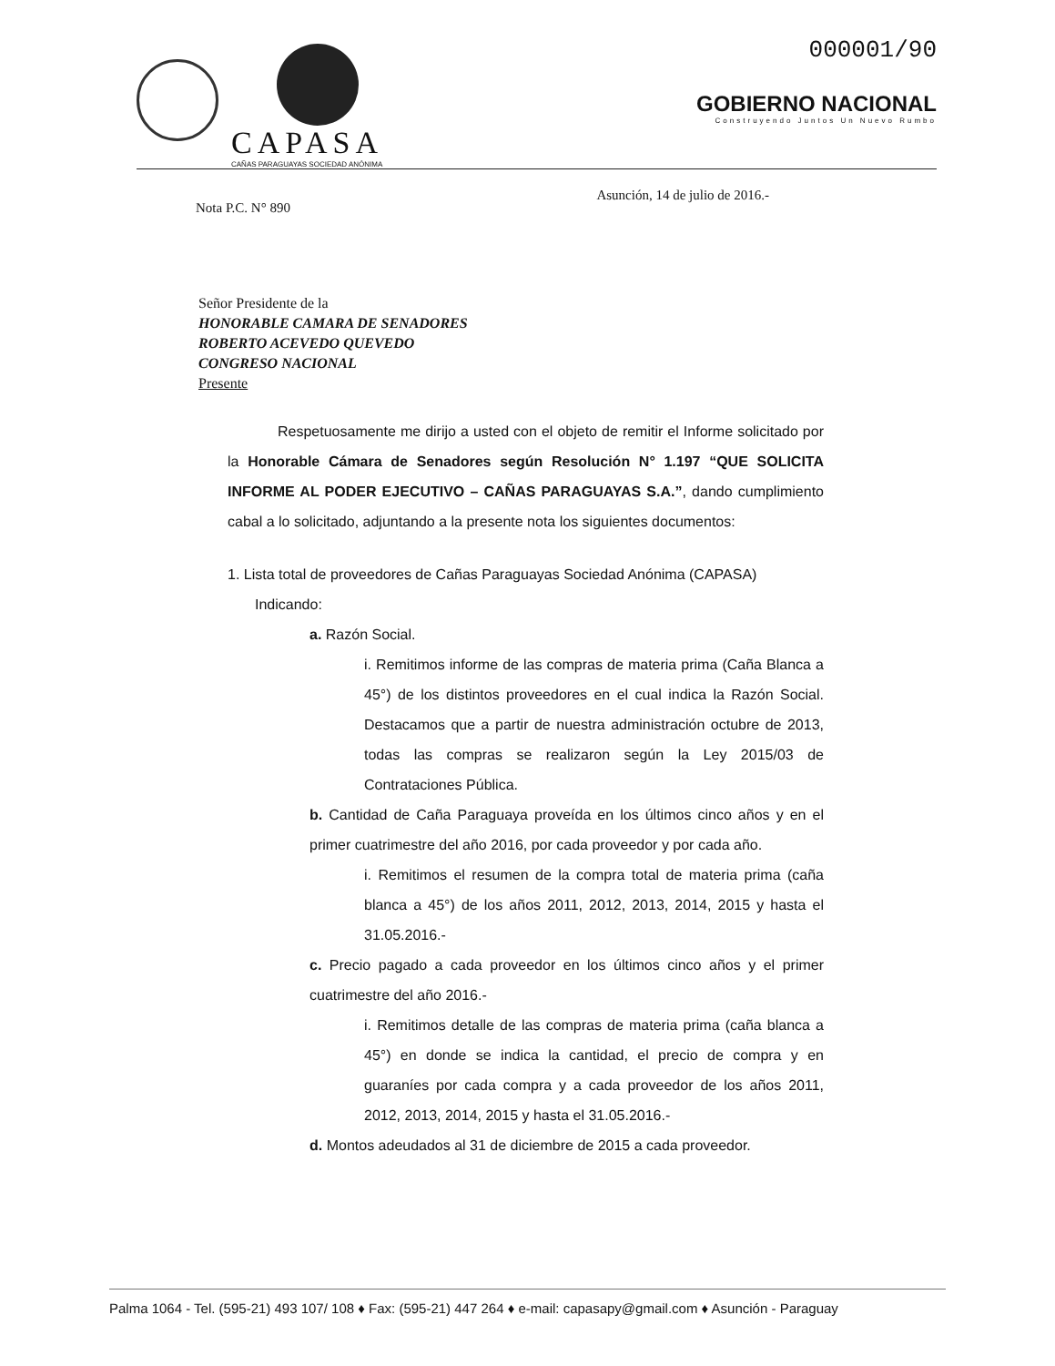CAPASA
CAÑAS PARAGUAYAS SOCIEDAD ANÓNIMA
000001/90
GOBIERNO NACIONAL
Construyendo Juntos Un Nuevo Rumbo
Nota P.C. N° 890 Asunción, 14 de julio de 2016.-
Señor Presidente de la
HONORABLE CAMARA DE SENADORES
ROBERTO ACEVEDO QUEVEDO
CONGRESO NACIONAL
Presente
Respetuosamente me dirijo a usted con el objeto de remitir el Informe solicitado por la Honorable Cámara de Senadores según Resolución N° 1.197 “QUE SOLICITA INFORME AL PODER EJECUTIVO – CAÑAS PARAGUAYAS S.A.”, dando cumplimiento cabal a lo solicitado, adjuntando a la presente nota los siguientes documentos:
1. Lista total de proveedores de Cañas Paraguayas Sociedad Anónima (CAPASA)
Indicando:
a. Razón Social.
i. Remitimos informe de las compras de materia prima (Caña Blanca a 45°) de los distintos proveedores en el cual indica la Razón Social. Destacamos que a partir de nuestra administración octubre de 2013, todas las compras se realizaron según la Ley 2015/03 de Contrataciones Pública.
b. Cantidad de Caña Paraguaya proveída en los últimos cinco años y en el primer cuatrimestre del año 2016, por cada proveedor y por cada año.
i. Remitimos el resumen de la compra total de materia prima (caña blanca a 45°) de los años 2011, 2012, 2013, 2014, 2015 y hasta el 31.05.2016.-
c. Precio pagado a cada proveedor en los últimos cinco años y el primer cuatrimestre del año 2016.-
i. Remitimos detalle de las compras de materia prima (caña blanca a 45°) en donde se indica la cantidad, el precio de compra y en guaraníes por cada compra y a cada proveedor de los años 2011, 2012, 2013, 2014, 2015 y hasta el 31.05.2016.-
d. Montos adeudados al 31 de diciembre de 2015 a cada proveedor.
Palma 1064 - Tel. (595-21) 493 107/ 108 ♦ Fax: (595-21) 447 264 ♦ e-mail: capasapy@gmail.com ♦ Asunción - Paraguay